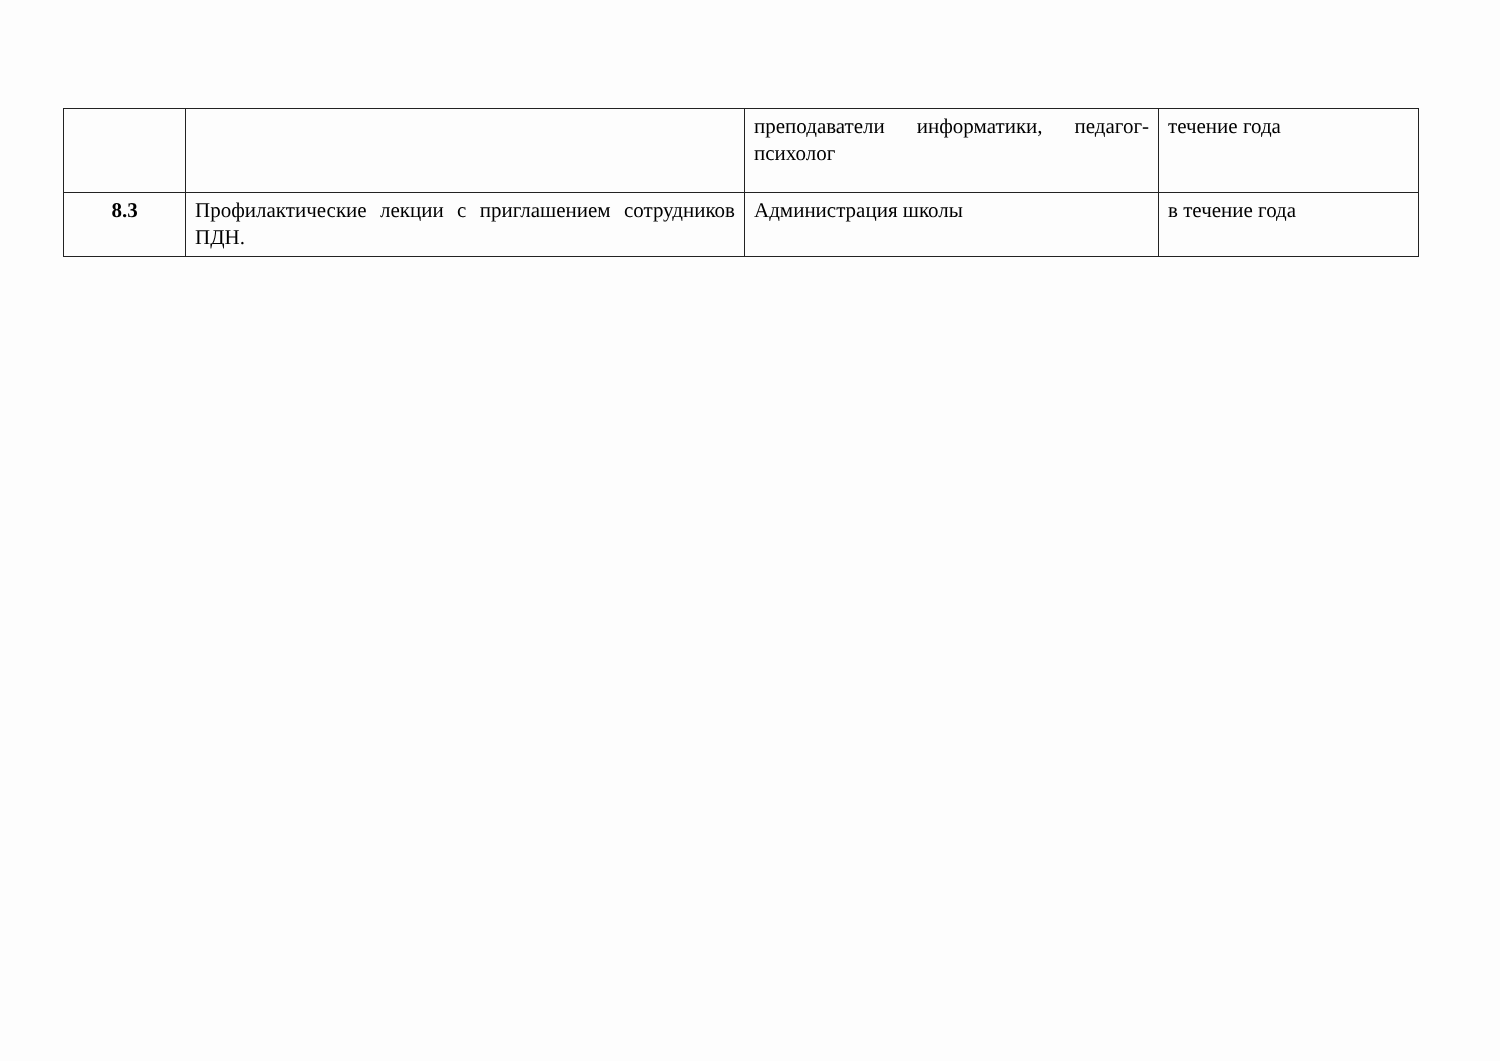| | | преподаватели информатики, педагог-психолог | течение года |
| 8.3 | Профилактические лекции с приглашением сотрудников ПДН. | Администрация школы | в течение года |